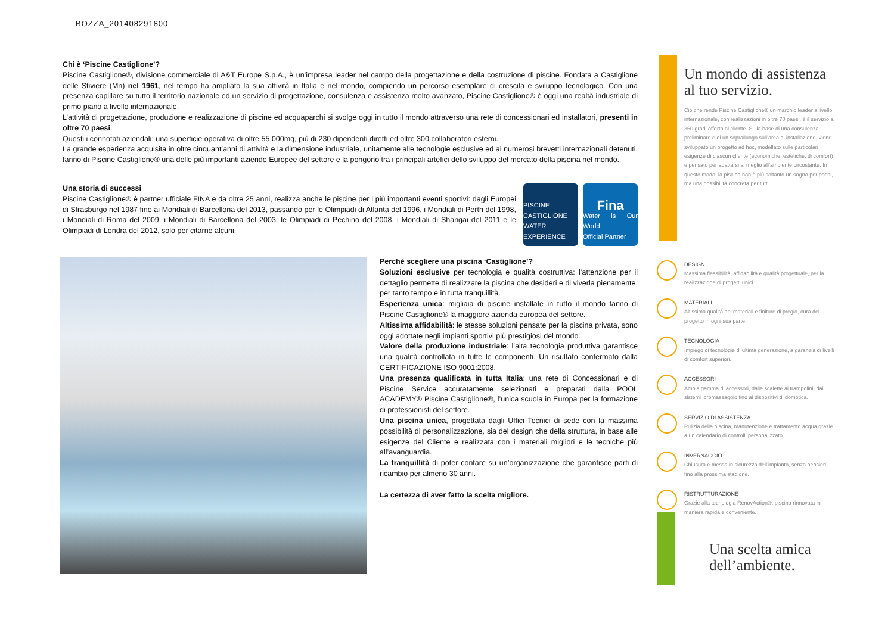BOZZA_201408291800
Chi è ‘Piscine Castiglione’?
Piscine Castiglione®, divisione commerciale di A&T Europe S.p.A., è un’impresa leader nel campo della progettazione e della costruzione di piscine. Fondata a Castiglione delle Stiviere (Mn) nel 1961, nel tempo ha ampliato la sua attività in Italia e nel mondo, compiendo un percorso esemplare di crescita e sviluppo tecnologico. Con una presenza capillare su tutto il territorio nazionale ed un servizio di progettazione, consulenza e assistenza molto avanzato, Piscine Castiglione® è oggi una realtà industriale di primo piano a livello internazionale.
L’attività di progettazione, produzione e realizzazione di piscine ed acquaparchi si svolge oggi in tutto il mondo attraverso una rete di concessionari ed installatori, presenti in oltre 70 paesi.
Questi i connotati aziendali: una superficie operativa di oltre 55.000mq, più di 230 dipendenti diretti ed oltre 300 collaboratori esterni.
La grande esperienza acquisita in oltre cinquant’anni di attività e la dimensione industriale, unitamente alle tecnologie esclusive ed ai numerosi brevetti internazionali detenuti, fanno di Piscine Castiglione® una delle più importanti aziende Europee del settore e la pongono tra i principali artefici dello sviluppo del mercato della piscina nel mondo.
Una storia di successi
Piscine Castiglione® è partner ufficiale FINA e da oltre 25 anni, realizza anche le piscine per i più importanti eventi sportivi: dagli Europei di Strasburgo nel 1987 fino ai Mondiali di Barcellona del 2013, passando per le Olimpiadi di Atlanta del 1996, i Mondiali di Perth del 1998, i Mondiali di Roma del 2009, i Mondiali di Barcellona del 2003, le Olimpiadi di Pechino del 2008, i Mondiali di Shangai del 2011 e le Olimpiadi di Londra del 2012, solo per citarne alcuni.
PISCINE CASTIGLIONE
WATER EXPERIENCE
Fina
Water is Our World
Official Partner
Perché scegliere una piscina ‘Castiglione’?
Soluzioni esclusive per tecnologia e qualità costruttiva: l’attenzione per il dettaglio permette di realizzare la piscina che desideri e di viverla pienamente, per tanto tempo e in tutta tranquillità.
Esperienza unica: migliaia di piscine installate in tutto il mondo fanno di Piscine Castiglione® la maggiore azienda europea del settore.
Altissima affidabilità: le stesse soluzioni pensate per la piscina privata, sono oggi adottate negli impianti sportivi più prestigiosi del mondo.
Valore della produzione industriale: l’alta tecnologia produttiva garantisce una qualità controllata in tutte le componenti. Un risultato confermato dalla CERTIFICAZIONE ISO 9001:2008.
Una presenza qualificata in tutta Italia: una rete di Concessionari e di Piscine Service accuratamente selezionati e preparati dalla POOL ACADEMY® Piscine Castiglione®, l’unica scuola in Europa per la formazione di professionisti del settore.
Una piscina unica, progettata dagli Uffici Tecnici di sede con la massima possibilità di personalizzazione, sia del design che della struttura, in base alle esigenze del Cliente e realizzata con i materiali migliori e le tecniche più all’avanguardia.
La tranquillità di poter contare su un’organizzazione che garantisce parti di ricambio per almeno 30 anni.
La certezza di aver fatto la scelta migliore.
Un mondo di assistenza al tuo servizio.
Ciò che rende Piscine Castiglione® un marchio leader a livello internazionale, con realizzazioni in oltre 70 paesi, è il servizio a 360 gradi offerto al cliente. Sulla base di una consulenza preliminare e di un sopralluogo sull’area di installazione, viene sviluppato un progetto ad hoc, modellato sulle particolari esigenze di ciascun cliente (economiche, estetiche, di comfort) e pensato per adattarsi al meglio all’ambiente circostante. In questo modo, la piscina non è più soltanto un sogno per pochi, ma una possibilità concreta per tutti.
DESIGN
Massima flessibilità, affidabilità e qualità progettuale, per la realizzazione di progetti unici.
MATERIALI
Altissima qualità dei materiali e finiture di pregio, cura del progetto in ogni sua parte.
TECNOLOGIA
Impiego di tecnologie di ultima generazione, a garanzia di livelli di comfort superiori.
ACCESSORI
Ampia gamma di accessori, dalle scalette ai trampolini, dai sistemi idromassaggio fino ai dispositivi di domotica.
SERVIZIO DI ASSISTENZA
Pulizia della piscina, manutenzione e trattamento acqua grazie a un calendario di controlli personalizzato.
INVERNAGGIO
Chiusura e messa in sicurezza dell’impianto, senza pensieri fino alla prossima stagione.
RISTRUTTURAZIONE
Grazie alla tecnologia RenovAction®, piscina rinnovata in maniera rapida e conveniente.
Una scelta amica dell’ambiente.